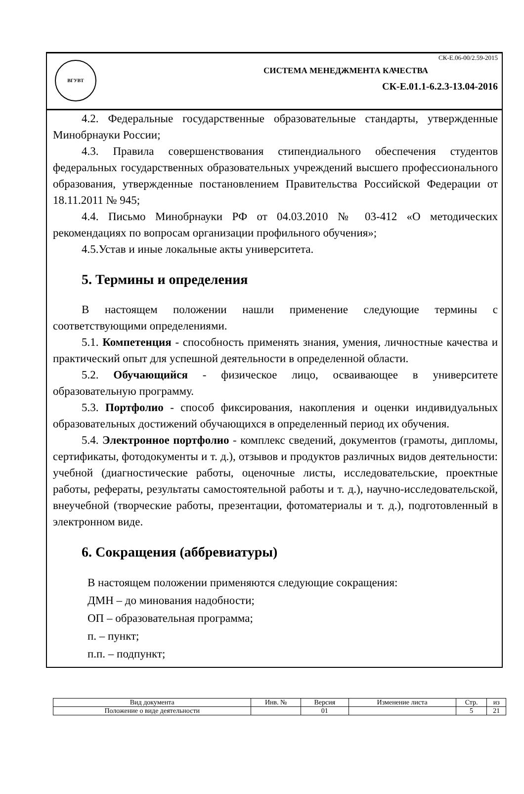ВГУВТ
СК-Е.06-00/2.59-2015
СИСТЕМА МЕНЕДЖМЕНТА КАЧЕСТВА
СК-Е.01.1-6.2.3-13.04-2016
4.2. Федеральные государственные образовательные стандарты, утвержденные Минобрнауки России;
4.3. Правила совершенствования стипендиального обеспечения студентов федеральных государственных образовательных учреждений высшего профессионального образования, утвержденные постановлением Правительства Российской Федерации от 18.11.2011 № 945;
4.4. Письмо Минобрнауки РФ от 04.03.2010 № 03-412 «О методических рекомендациях по вопросам организации профильного обучения»;
4.5.Устав и иные локальные акты университета.
5. Термины и определения
В настоящем положении нашли применение следующие термины с соответствующими определениями.
5.1. Компетенция - способность применять знания, умения, личностные качества и практический опыт для успешной деятельности в определенной области.
5.2. Обучающийся - физическое лицо, осваивающее в университете образовательную программу.
5.3. Портфолио - способ фиксирования, накопления и оценки индивидуальных образовательных достижений обучающихся в определенный период их обучения.
5.4. Электронное портфолио - комплекс сведений, документов (грамоты, дипломы, сертификаты, фотодокументы и т. д.), отзывов и продуктов различных видов деятельности: учебной (диагностические работы, оценочные листы, исследовательские, проектные работы, рефераты, результаты самостоятельной работы и т. д.), научно-исследовательской, внеучебной (творческие работы, презентации, фотоматериалы и т. д.), подготовленный в электронном виде.
6. Сокращения (аббревиатуры)
В настоящем положении применяются следующие сокращения:
ДМН – до минования надобности;
ОП – образовательная программа;
п. – пункт;
п.п. – подпункт;
| Вид документа | Инв. № | Версия | Изменение листа | Стр. | из |
| Положение о виде деятельности | | 01 | | 5 | 21 |